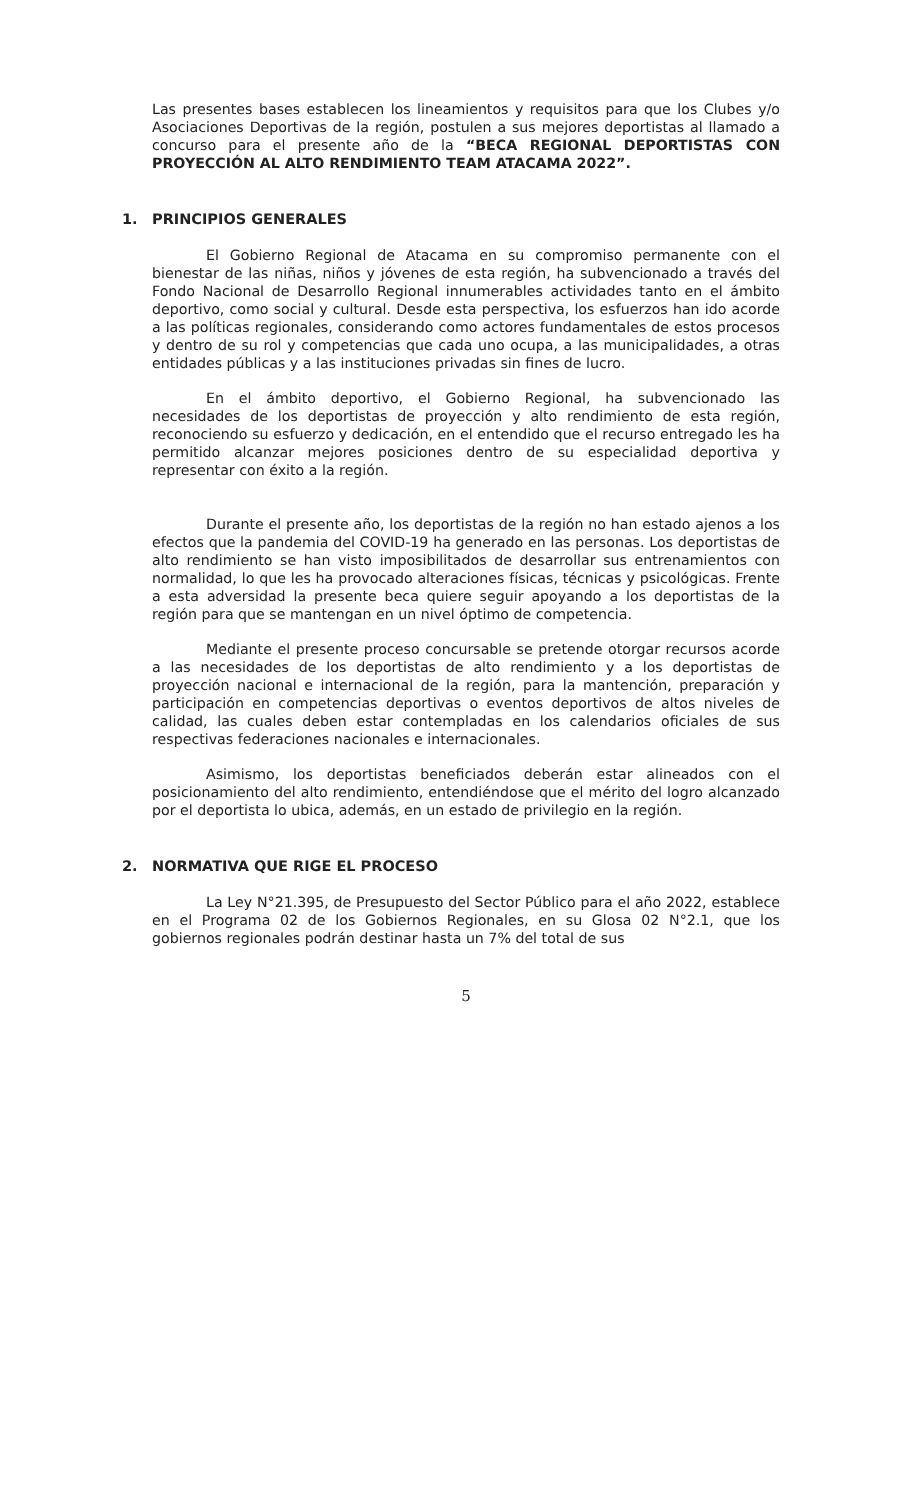Las presentes bases establecen los lineamientos y requisitos para que los Clubes y/o Asociaciones Deportivas de la región, postulen a sus mejores deportistas al llamado a concurso para el presente año de la “BECA REGIONAL DEPORTISTAS CON PROYECCIÓN AL ALTO RENDIMIENTO TEAM ATACAMA 2022”.
1. PRINCIPIOS GENERALES
El Gobierno Regional de Atacama en su compromiso permanente con el bienestar de las niñas, niños y jóvenes de esta región, ha subvencionado a través del Fondo Nacional de Desarrollo Regional innumerables actividades tanto en el ámbito deportivo, como social y cultural. Desde esta perspectiva, los esfuerzos han ido acorde a las políticas regionales, considerando como actores fundamentales de estos procesos y dentro de su rol y competencias que cada uno ocupa, a las municipalidades, a otras entidades públicas y a las instituciones privadas sin fines de lucro.
En el ámbito deportivo, el Gobierno Regional, ha subvencionado las necesidades de los deportistas de proyección y alto rendimiento de esta región, reconociendo su esfuerzo y dedicación, en el entendido que el recurso entregado les ha permitido alcanzar mejores posiciones dentro de su especialidad deportiva y representar con éxito a la región.
Durante el presente año, los deportistas de la región no han estado ajenos a los efectos que la pandemia del COVID-19 ha generado en las personas. Los deportistas de alto rendimiento se han visto imposibilitados de desarrollar sus entrenamientos con normalidad, lo que les ha provocado alteraciones físicas, técnicas y psicológicas. Frente a esta adversidad la presente beca quiere seguir apoyando a los deportistas de la región para que se mantengan en un nivel óptimo de competencia.
Mediante el presente proceso concursable se pretende otorgar recursos acorde a las necesidades de los deportistas de alto rendimiento y a los deportistas de proyección nacional e internacional de la región, para la mantención, preparación y participación en competencias deportivas o eventos deportivos de altos niveles de calidad, las cuales deben estar contempladas en los calendarios oficiales de sus respectivas federaciones nacionales e internacionales.
Asimismo, los deportistas beneficiados deberán estar alineados con el posicionamiento del alto rendimiento, entendiéndose que el mérito del logro alcanzado por el deportista lo ubica, además, en un estado de privilegio en la región.
2. NORMATIVA QUE RIGE EL PROCESO
La Ley N°21.395, de Presupuesto del Sector Público para el año 2022, establece en el Programa 02 de los Gobiernos Regionales, en su Glosa 02 N°2.1, que los gobiernos regionales podrán destinar hasta un 7% del total de sus
5